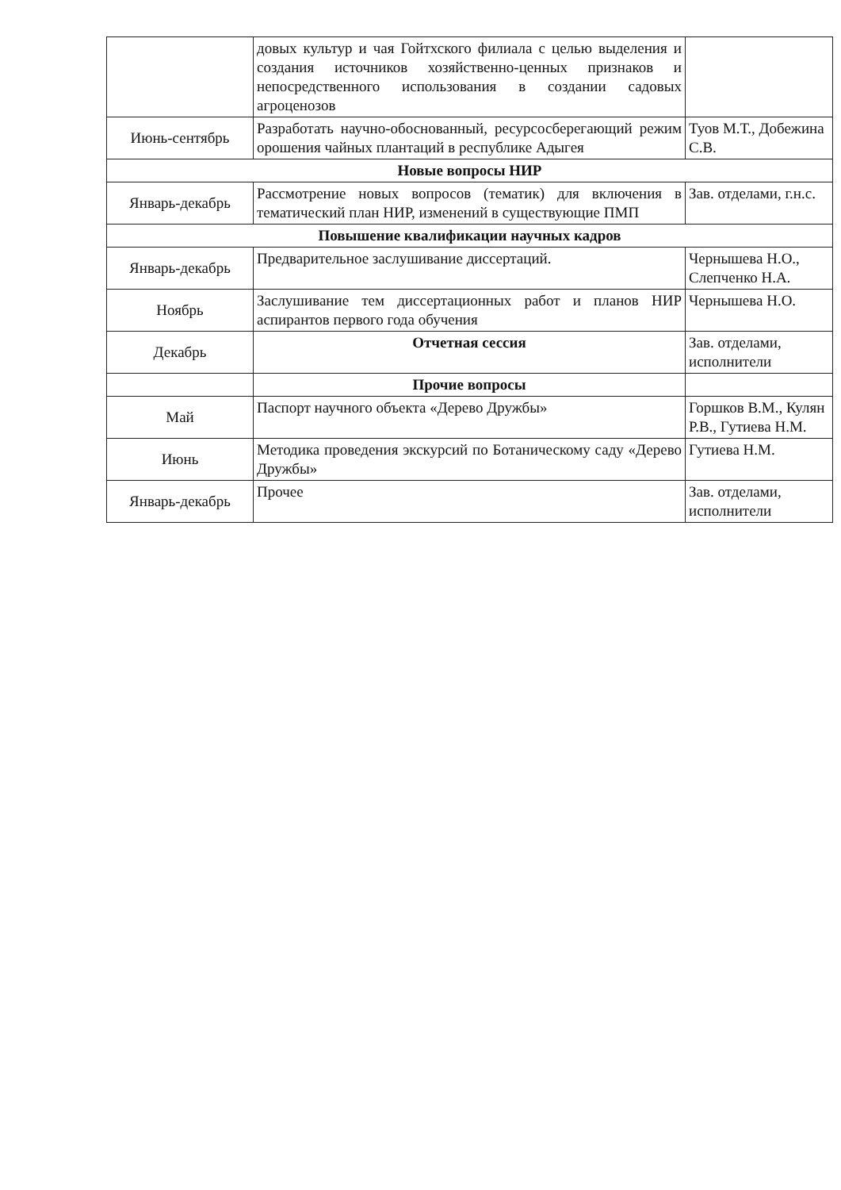| | довых культур и чая Гойтхского филиала с целью выделения и создания источников хозяйственно-ценных признаков и непосредственного использования в создании садовых агроценозов | |
| Июнь-сентябрь | Разработать научно-обоснованный, ресурсосберегающий режим орошения чайных плантаций в республике Адыгея | Туов М.Т., Добежина С.В. |
| Новые вопросы НИР | | |
| Январь-декабрь | Рассмотрение новых вопросов (тематик) для включения в тематический план НИР, изменений в существующие ПМП | Зав. отделами, г.н.с. |
| Повышение квалификации научных кадров | | |
| Январь-декабрь | Предварительное заслушивание диссертаций. | Чернышева Н.О., Слепченко Н.А. |
| Ноябрь | Заслушивание тем диссертационных работ и планов НИР аспирантов первого года обучения | Чернышева Н.О. |
| Декабрь | Отчетная сессия | Зав. отделами, исполнители |
| | Прочие вопросы | |
| Май | Паспорт научного объекта «Дерево Дружбы» | Горшков В.М., Кулян Р.В., Гутиева Н.М. |
| Июнь | Методика проведения экскурсий по Ботаническому саду «Дерево Дружбы» | Гутиева Н.М. |
| Январь-декабрь | Прочее | Зав. отделами, исполнители |